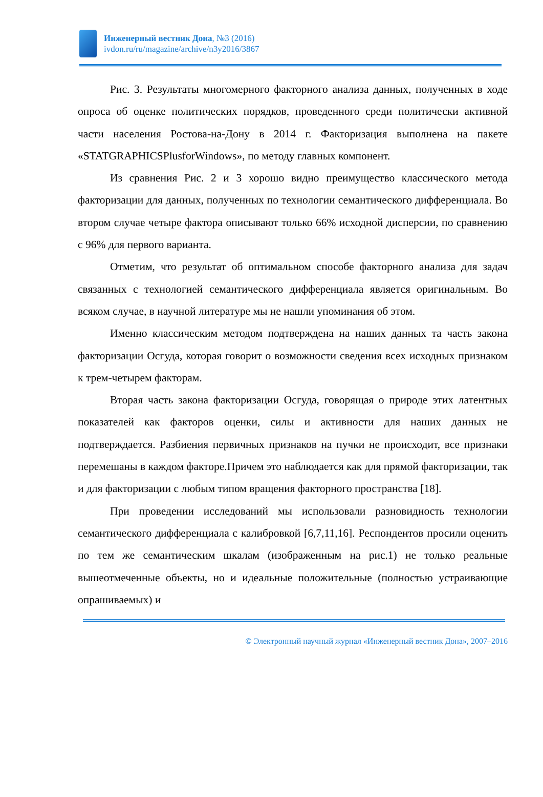Инженерный вестник Дона, №3 (2016)
ivdon.ru/ru/magazine/archive/n3y2016/3867
Рис. 3. Результаты многомерного факторного анализа данных, полученных в ходе опроса об оценке политических порядков, проведенного среди политически активной части населения Ростова-на-Дону в 2014 г. Факторизация выполнена на пакете «STATGRAPHICSPlusforWindows», по методу главных компонент.
Из сравнения Рис. 2 и 3 хорошо видно преимущество классического метода факторизации для данных, полученных по технологии семантического дифференциала. Во втором случае четыре фактора описывают только 66% исходной дисперсии, по сравнению с 96% для первого варианта.
Отметим, что результат об оптимальном способе факторного анализа для задач связанных с технологией семантического дифференциала является оригинальным. Во всяком случае, в научной литературе мы не нашли упоминания об этом.
Именно классическим методом подтверждена на наших данных та часть закона факторизации Осгуда, которая говорит о возможности сведения всех исходных признаком к трем-четырем факторам.
Вторая часть закона факторизации Осгуда, говорящая о природе этих латентных показателей как факторов оценки, силы и активности для наших данных не подтверждается. Разбиения первичных признаков на пучки не происходит, все признаки перемешаны в каждом факторе.Причем это наблюдается как для прямой факторизации, так и для факторизации с любым типом вращения факторного пространства [18].
При проведении исследований мы использовали разновидность технологии семантического дифференциала с калибровкой [6,7,11,16]. Респондентов просили оценить по тем же семантическим шкалам (изображенным на рис.1) не только реальные вышеотмеченные объекты, но и идеальные положительные (полностью устраивающие опрашиваемых) и
© Электронный научный журнал «Инженерный вестник Дона», 2007–2016